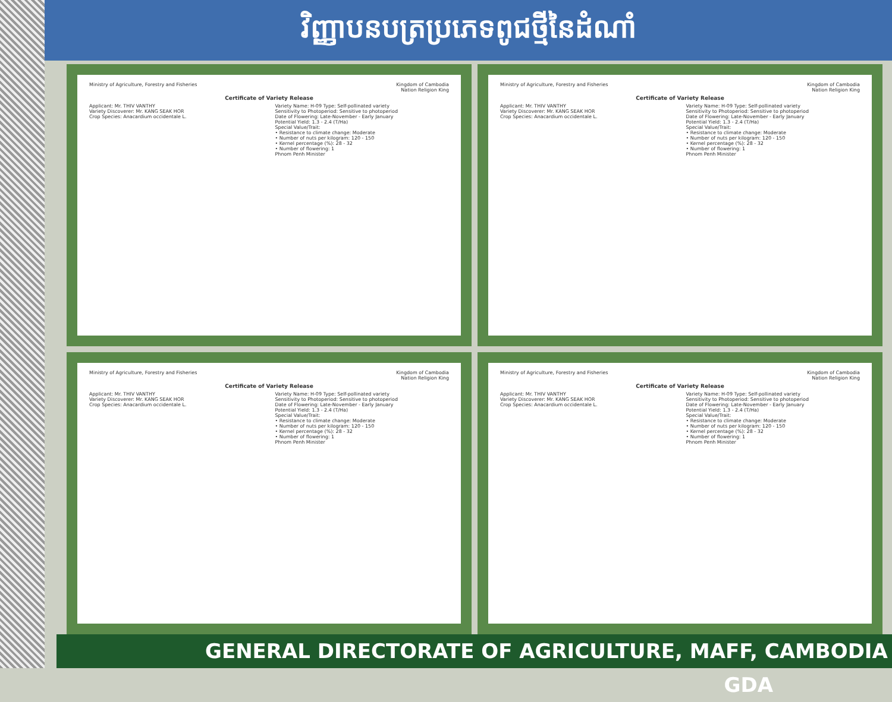វិញ្ញាបនបត្រប្រភេទពូជថ្មីនៃដំណាំ
Ministry of Agriculture, Forestry and Fisheries
Kingdom of Cambodia
Nation Religion King
Certificate of Variety Release
Applicant: Mr. THIV VANTHY
Variety Discoverer: Mr. KANG SEAK HOR
Crop Species: Anacardium occidentale L.
Variety Name: H-09 Type: Self-pollinated variety
Sensitivity to Photoperiod: Sensitive to photoperiod
Date of Flowering: Late-November - Early January
Potential Yield: 1.3 - 2.4 (T/Ha)
Special Value/Trait:
• Resistance to climate change: Moderate
• Number of nuts per kilogram: 120 - 150
• Kernel percentage (%): 28 - 32
• Number of flowering: 1
Phnom Penh Minister
Ministry of Agriculture, Forestry and Fisheries
Kingdom of Cambodia
Nation Religion King
Certificate of Variety Release
Applicant: Mr. THIV VANTHY
Variety Discoverer: Mr. KANG SEAK HOR
Crop Species: Anacardium occidentale L.
Variety Name: H-09 Type: Self-pollinated variety
Sensitivity to Photoperiod: Sensitive to photoperiod
Date of Flowering: Late-November - Early January
Potential Yield: 1.3 - 2.4 (T/Ha)
Special Value/Trait:
• Resistance to climate change: Moderate
• Number of nuts per kilogram: 120 - 150
• Kernel percentage (%): 28 - 32
• Number of flowering: 1
Phnom Penh Minister
Ministry of Agriculture, Forestry and Fisheries
Kingdom of Cambodia
Nation Religion King
Certificate of Variety Release
Applicant: Mr. THIV VANTHY
Variety Discoverer: Mr. KANG SEAK HOR
Crop Species: Anacardium occidentale L.
Variety Name: H-09 Type: Self-pollinated variety
Sensitivity to Photoperiod: Sensitive to photoperiod
Date of Flowering: Late-November - Early January
Potential Yield: 1.3 - 2.4 (T/Ha)
Special Value/Trait:
• Resistance to climate change: Moderate
• Number of nuts per kilogram: 120 - 150
• Kernel percentage (%): 28 - 32
• Number of flowering: 1
Phnom Penh Minister
Ministry of Agriculture, Forestry and Fisheries
Kingdom of Cambodia
Nation Religion King
Certificate of Variety Release
Applicant: Mr. THIV VANTHY
Variety Discoverer: Mr. KANG SEAK HOR
Crop Species: Anacardium occidentale L.
Variety Name: H-09 Type: Self-pollinated variety
Sensitivity to Photoperiod: Sensitive to photoperiod
Date of Flowering: Late-November - Early January
Potential Yield: 1.3 - 2.4 (T/Ha)
Special Value/Trait:
• Resistance to climate change: Moderate
• Number of nuts per kilogram: 120 - 150
• Kernel percentage (%): 28 - 32
• Number of flowering: 1
Phnom Penh Minister
GENERAL DIRECTORATE OF AGRICULTURE, MAFF, CAMBODIA GDA